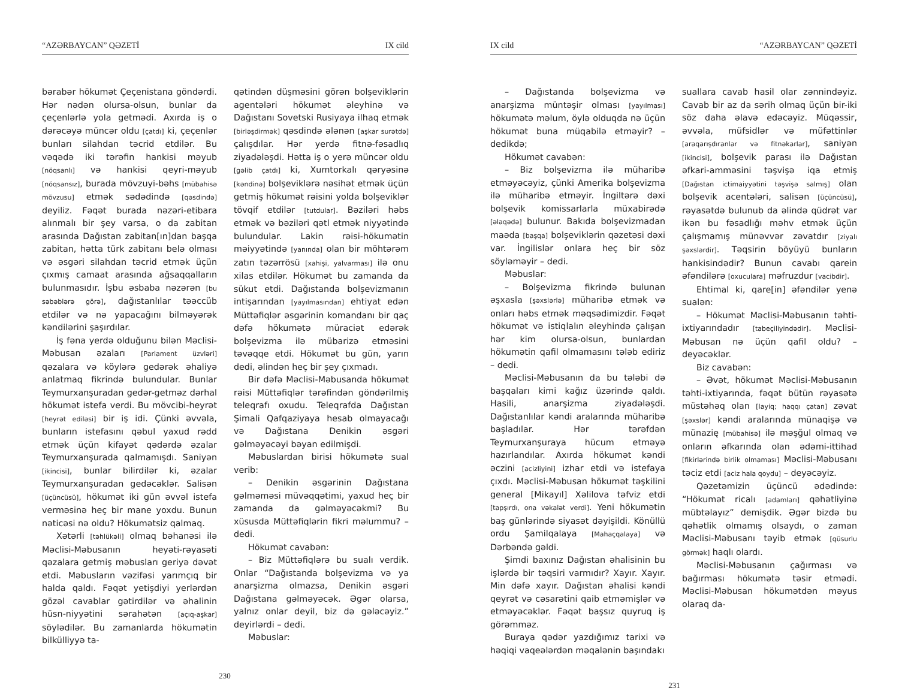“AZƏRBAYCAN” QƏZETİ IX cild
bərabər hökumət Çeçenistana göndərdi. Hər nədən olursa-olsun, bunlar da çeçenlərlə yola getmədi. Axırda iş o dərəcəyə müncər oldu [çatdı] ki, çeçenlər bunları silahdan təcrid etdilər. Bu vəqədə iki tərəfin hankisi məyub [nöqsanlı] və hankisi qeyri-məyub [nöqsansız], burada mövzuyi-bəhs [mübahisə mövzusu] etmək sədədində [qəsdində] deyiliz. Fəqət burada nəzəri-etibara alınmalı bir şey varsa, o da zabitan arasında Dağıstan zabitan[ın]dan başqa zabitan, hətta türk zabitanı belə olması və əsgəri silahdan təcrid etmək üçün çıxmış camaat arasında ağsaqqalların bulunmasıdır. İşbu əsbaba nəzərən [bu səbəblərə görə], dağıstanlılar təəccüb etdilər və nə yapacağını bilməyərək kəndilərini şaşırdılar.
İş fəna yerdə olduğunu bilən Məclisi-Məbusan əzaları [Parlament üzvləri] qəzalara və köylərə gedərək əhaliyə anlatmaq fikrində bulundular. Bunlar Teymurxanşuradan gedər-getməz dərhal hökumət istefa verdi. Bu mövcibi-heyrət [heyrət ediləsi] bir iş idi. Çünki əvvəla, bunların istefasını qəbul yaxud rədd etmək üçün kifayət qədərdə əzalar Teymurxanşurada qalmamışdı. Saniyən [ikincisi], bunlar bilirdilər ki, əzalar Teymurxanşuradan gedəcəklər. Salisən [üçüncüsü], hökumət iki gün əvvəl istefa verməsinə heç bir mane yoxdu. Bunun nəticəsi nə oldu? Hökumətsiz qalmaq.
Xətərli [təhlükəli] olmaq bəhanəsi ilə Məclisi-Məbusanın heyəti-rəyasəti qəzalara getmiş məbusları geriyə dəvət etdi. Məbusların vəzifəsi yarımçıq bir halda qaldı. Fəqət yetişdiyi yerlərdən gözəl cavablar gətirdilər və əhalinin hüsn-niyyətini sərahətən [açıq-aşkar] söylədilər. Bu zamanlarda hökumətin bilkülliyyə ta-
qətindən düşməsini görən bolşeviklərin agentələri hökumət əleyhinə və Dağıstanı Sovetski Rusiyaya ilhaq etmək [birləşdirmək] qəsdində ələnən [aşkar surətdə] çalışdılar. Hər yerdə fitnə-fəsadlıq ziyadələşdi. Hətta iş o yerə müncər oldu [gəlib çatdı] ki, Xumtorkalı qəryəsinə [kəndinə] bolşeviklərə nəsihət etmək üçün getmiş hökumət rəisini yolda bolşeviklər tövqif etdilər [tutdular]. Bəziləri həbs etmək və bəziləri qətl etmək niyyətində bulundular. Lakin rəisi-hökumətin məiyyətində [yanında] olan bir möhtərəm zatın təzərrösü [xahişi, yalvarması] ilə onu xilas etdilər. Hökumət bu zamanda da sükut etdi. Dağıstanda bolşevizmanın intişarından [yayılmasından] ehtiyat edən Müttəfiqlər əsgərinin komandanı bir qaç dəfə hökumətə müraciət edərək bolşevizma ilə mübarizə etməsini təvəqqe etdi. Hökumət bu gün, yarın dedi, əlindən heç bir şey çıxmadı.
Bir dəfə Məclisi-Məbusanda hökumət rəisi Müttəfiqlər tərəfindən göndərilmiş teleqrafı oxudu. Teleqrafda Dağıstan Şimali Qafqaziyaya hesab olmayacağı və Dağıstana Denikin əsgəri gəlməyəcəyi bəyan edilmişdi.
Məbuslardan birisi hökumətə sual verib:
– Denikin əsgərinin Dağıstana gəlməməsi müvəqqətimi, yaxud heç bir zamanda da gəlməyəcəkmi? Bu xüsusda Müttəfiqlərin fikri məlummu? – dedi.
Hökumət cavabən:
– Biz Müttəfiqlərə bu sualı verdik. Onlar “Dağıstanda bolşevizma və ya anarşizma olmazsa, Denikin əsgəri Dağıstana gəlməyəcək. Əgər olarsa, yalnız onlar deyil, biz də gələcəyiz.” deyirlərdi – dedi.
Məbuslar:
230
IX cild “AZƏRBAYCAN” QƏZETİ
– Dağıstanda bolşevizma və anarşizma müntəşir olması [yayılması] hökumətə məlum, öylə olduqda nə üçün hökumət buna müqabilə etməyir? – dedikdə;
Hökumət cavabən:
– Biz bolşevizma ilə müharibə etməyəcəyiz, çünki Amerika bolşevizma ilə müharibə etməyir. İngiltərə dəxi bolşevik komissarlarla müxabirədə [əlaqədə] bulunur. Bakıda bolşevizmadan maəda [başqa] bolşeviklərin qəzetəsi dəxi var. İngilislər onlara heç bir söz söyləməyir – dedi.
Məbuslar:
– Bolşevizma fikrində bulunan əşxasla [şəxslərlə] müharibə etmək və onları həbs etmək məqsədimizdir. Fəqət hökumət və istiqlalın əleyhində çalışan hər kim olursa-olsun, bunlardan hökumətin qafil olmamasını tələb ediriz – dedi.
Məclisi-Məbusanın da bu tələbi də başqaları kimi kağız üzərində qaldı. Hasili, anarşizma ziyadələşdi. Dağıstanlılar kəndi aralarında müharibə başladılar. Hər tərəfdən Teymurxanşuraya hücum etməyə hazırlandılar. Axırda hökumət kəndi əczini [acizliyini] izhar etdi və istefaya çıxdı. Məclisi-Məbusan hökumət təşkilini general [Mikayıl] Xəlilova təfviz etdi [tapşırdı, ona vəkalət verdi]. Yeni hökumətin baş günlərində siyasət dəyişildi. Könüllü ordu Şamilqalaya [Mahaçqalaya] və Dərbəndə gəldi.
Şimdi baxınız Dağıstan əhalisinin bu işlərdə bir təqsiri varmıdır? Xayır. Xayır. Min dəfə xayır. Dağıstan əhalisi kəndi qeyrət və cəsarətini qaib etməmişlər və etməyəcəklər. Fəqət başsız quyruq iş görəmməz.
Buraya qədər yazdığımız tarixi və həqiqi vaqeələrdən məqalənin başındakı
suallara cavab hasil olar zənnindəyiz. Cavab bir az da sərih olmaq üçün bir-iki söz daha əlavə edəcəyiz. Müqəssir, əvvəla, müfsidlər və müfəttinlər [araqarışdıranlar və fitnəkarlar], saniyən [ikincisi], bolşevik parası ilə Dağıstan əfkari-amməsini təşvişə iqa etmiş [Dağıstan ictimaiyyətini təşvişə salmış] olan bolşevik acentələri, salisən [üçüncüsü], rəyasətdə bulunub da əlində qüdrət var ikən bu fəsadlığı məhv etmək üçün çalışmamış münəvvər zəvatdır [ziyalı şəxslərdir]. Təqsirin böyüyü bunların hankisindədir? Bunun cavabı qarein əfəndilərə [oxuculara] məfruzdur [vacibdir].
Ehtimal ki, qare[in] əfəndilər yenə sualən:
– Hökumət Məclisi-Məbusanın təhti-ixtiyarındadır [tabeçiliyindədir]. Məclisi-Məbusan nə üçün qafil oldu? – deyəcəklər.
Biz cavabən:
– Əvət, hökumət Məclisi-Məbusanın təhti-ixtiyarında, fəqət bütün rəyasətə müstəhəq olan [layiq; haqqı çatan] zəvat [şəxslər] kəndi aralarında münaqişə və münazię [mübahisə] ilə məşğul olmaq və onların əfkarında olan ədəmi-ittihad [fikirlərində birlik olmaması] Məclisi-Məbusanı təciz etdi [aciz hala qoydu] – deyəcəyiz.
Qəzetəmizin üçüncü ədədində: “Hökumət ricalı [adamları] qəhətliyinə mübtəlayız” demişdik. Əgər bizdə bu qəhətlik olmamış olsaydı, o zaman Məclisi-Məbusanı təyib etmək [qüsurlu görmək] haqlı olardı.
Məclisi-Məbusanın çağırması və bağırması hökumətə təsir etmədi. Məclisi-Məbusan hökumətdən məyus olaraq da-
231